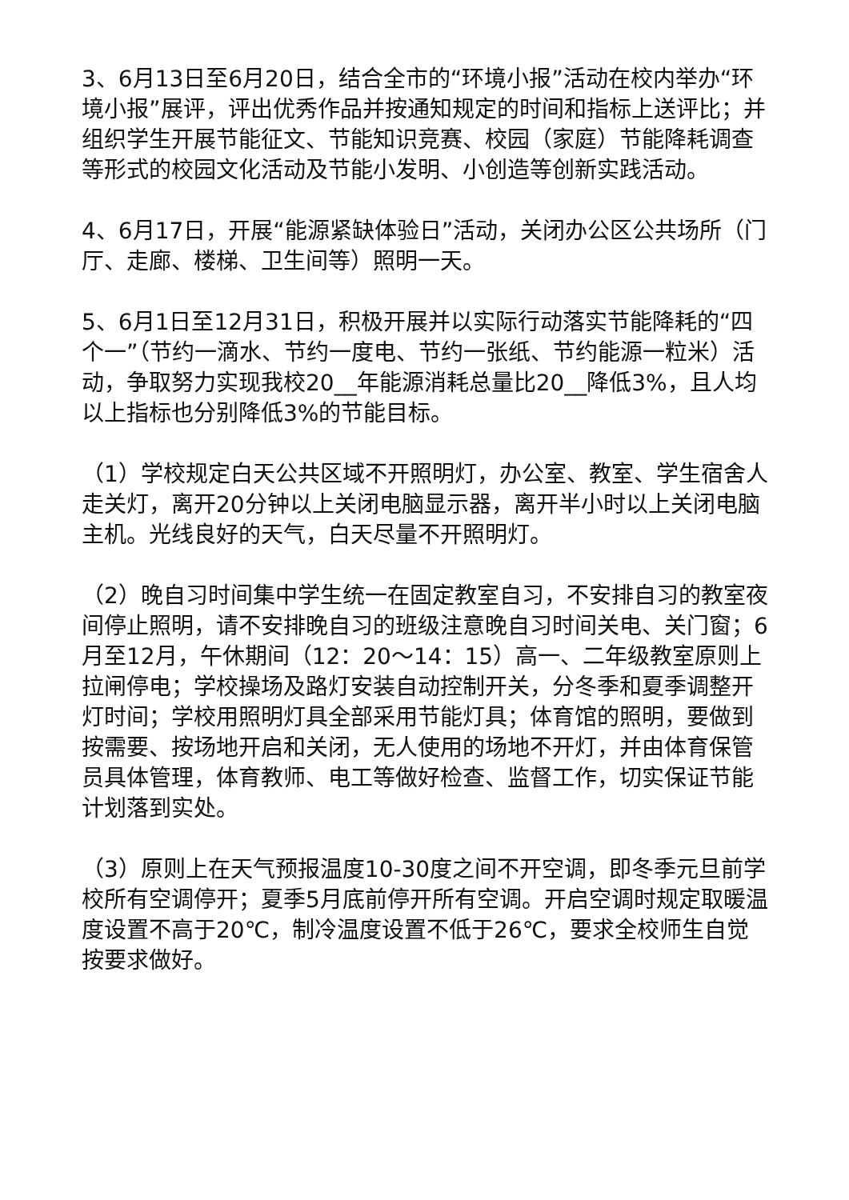3、6月13日至6月20日，结合全市的“环境小报”活动在校内举办“环境小报”展评，评出优秀作品并按通知规定的时间和指标上送评比；并组织学生开展节能征文、节能知识竞赛、校园（家庭）节能降耗调查等形式的校园文化活动及节能小发明、小创造等创新实践活动。
4、6月17日，开展“能源紧缺体验日”活动，关闭办公区公共场所（门厅、走廊、楼梯、卫生间等）照明一天。
5、6月1日至12月31日，积极开展并以实际行动落实节能降耗的“四个一”（节约一滴水、节约一度电、节约一张纸、节约能源一粒米）活动，争取努力实现我校20__年能源消耗总量比20__降低3%，且人均以上指标也分别降低3%的节能目标。
（1）学校规定白天公共区域不开照明灯，办公室、教室、学生宿舍人走关灯，离开20分钟以上关闭电脑显示器，离开半小时以上关闭电脑主机。光线良好的天气，白天尽量不开照明灯。
（2）晚自习时间集中学生统一在固定教室自习，不安排自习的教室夜间停止照明，请不安排晚自习的班级注意晚自习时间关电、关门窗；6月至12月，午休期间（12：20～14：15）高一、二年级教室原则上拉闸停电；学校操场及路灯安装自动控制开关，分冬季和夏季调整开灯时间；学校用照明灯具全部采用节能灯具；体育馆的照明，要做到按需要、按场地开启和关闭，无人使用的场地不开灯，并由体育保管员具体管理，体育教师、电工等做好检查、监督工作，切实保证节能计划落到实处。
（3）原则上在天气预报温度10-30度之间不开空调，即冬季元旦前学校所有空调停开；夏季5月底前停开所有空调。开启空调时规定取暖温度设置不高于20℃，制冷温度设置不低于26℃，要求全校师生自觉按要求做好。